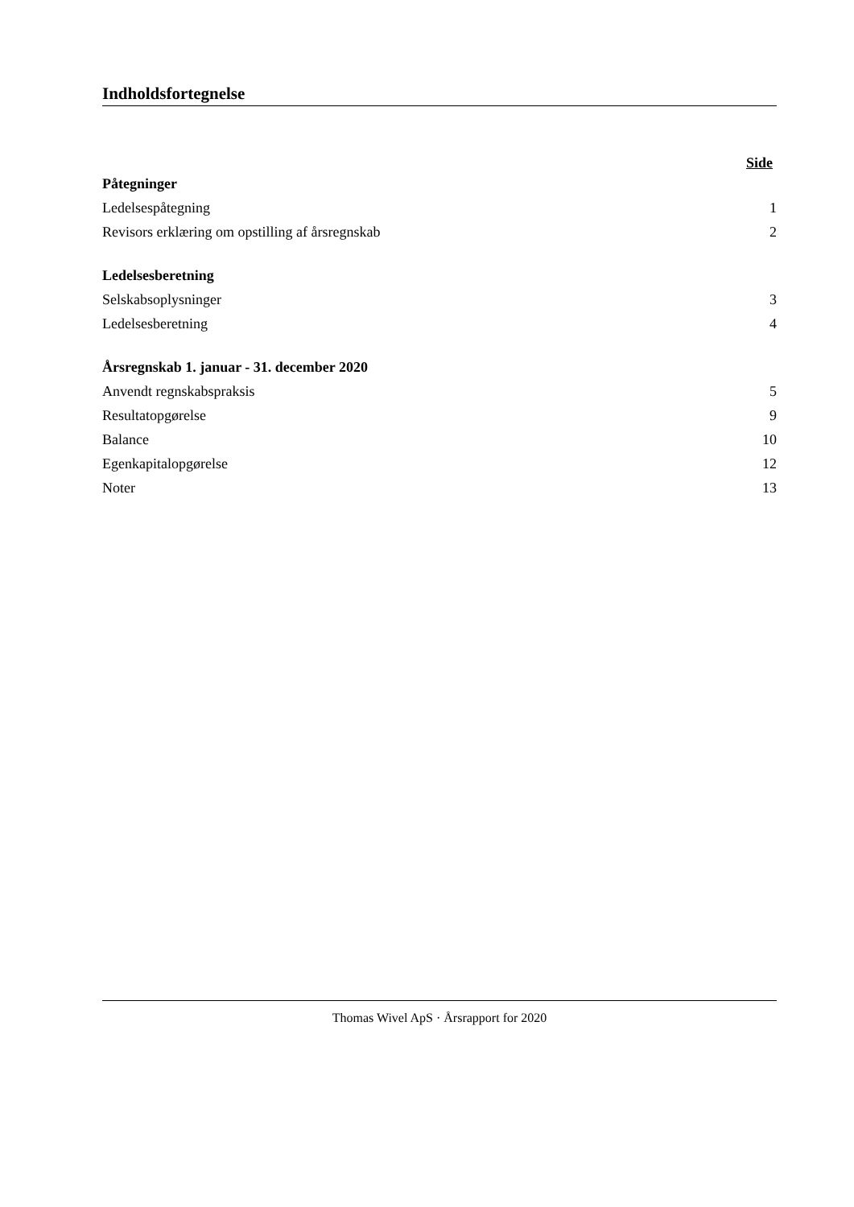Indholdsfortegnelse
Side
| Påtegninger | |
| Ledelsespåtegning | 1 |
| Revisors erklæring om opstilling af årsregnskab | 2 |
| Ledelsesberetning | |
| Selskabsoplysninger | 3 |
| Ledelsesberetning | 4 |
| Årsregnskab 1. januar - 31. december 2020 | |
| Anvendt regnskabspraksis | 5 |
| Resultatopgørelse | 9 |
| Balance | 10 |
| Egenkapitalopgørelse | 12 |
| Noter | 13 |
Thomas Wivel ApS · Årsrapport for 2020